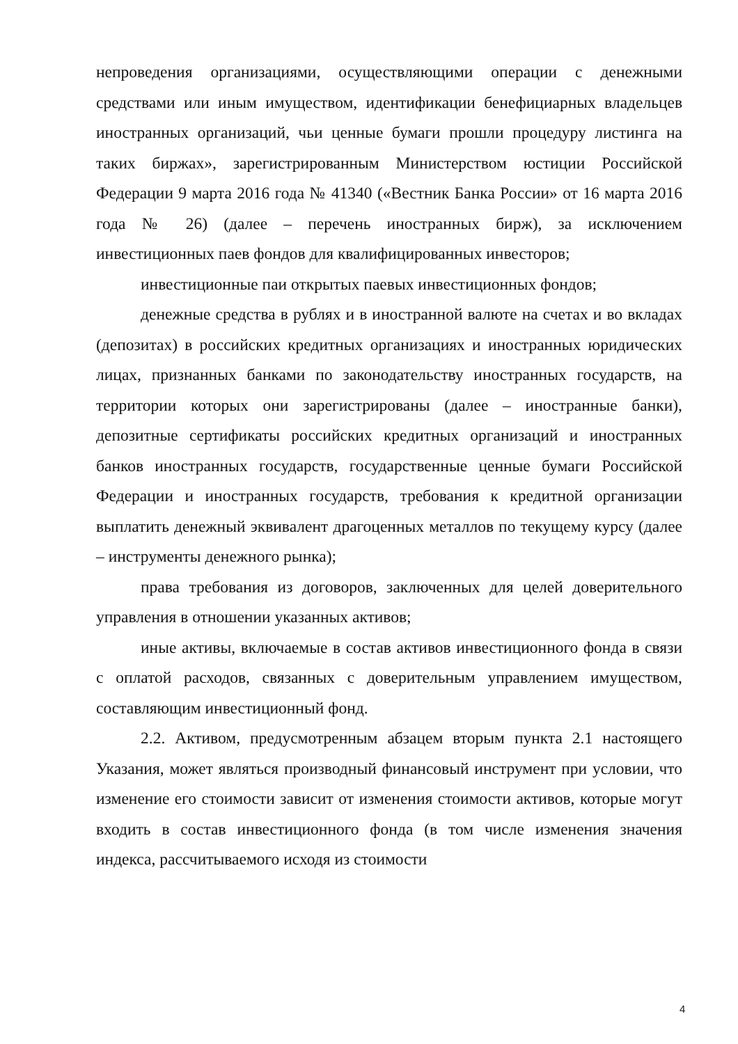непроведения организациями, осуществляющими операции с денежными средствами или иным имуществом, идентификации бенефициарных владельцев иностранных организаций, чьи ценные бумаги прошли процедуру листинга на таких биржах», зарегистрированным Министерством юстиции Российской Федерации 9 марта 2016 года № 41340 («Вестник Банка России» от 16 марта 2016 года № 26) (далее – перечень иностранных бирж), за исключением инвестиционных паев фондов для квалифицированных инвесторов;
инвестиционные паи открытых паевых инвестиционных фондов;
денежные средства в рублях и в иностранной валюте на счетах и во вкладах (депозитах) в российских кредитных организациях и иностранных юридических лицах, признанных банками по законодательству иностранных государств, на территории которых они зарегистрированы (далее – иностранные банки), депозитные сертификаты российских кредитных организаций и иностранных банков иностранных государств, государственные ценные бумаги Российской Федерации и иностранных государств, требования к кредитной организации выплатить денежный эквивалент драгоценных металлов по текущему курсу (далее – инструменты денежного рынка);
права требования из договоров, заключенных для целей доверительного управления в отношении указанных активов;
иные активы, включаемые в состав активов инвестиционного фонда в связи с оплатой расходов, связанных с доверительным управлением имуществом, составляющим инвестиционный фонд.
2.2. Активом, предусмотренным абзацем вторым пункта 2.1 настоящего Указания, может являться производный финансовый инструмент при условии, что изменение его стоимости зависит от изменения стоимости активов, которые могут входить в состав инвестиционного фонда (в том числе изменения значения индекса, рассчитываемого исходя из стоимости
4